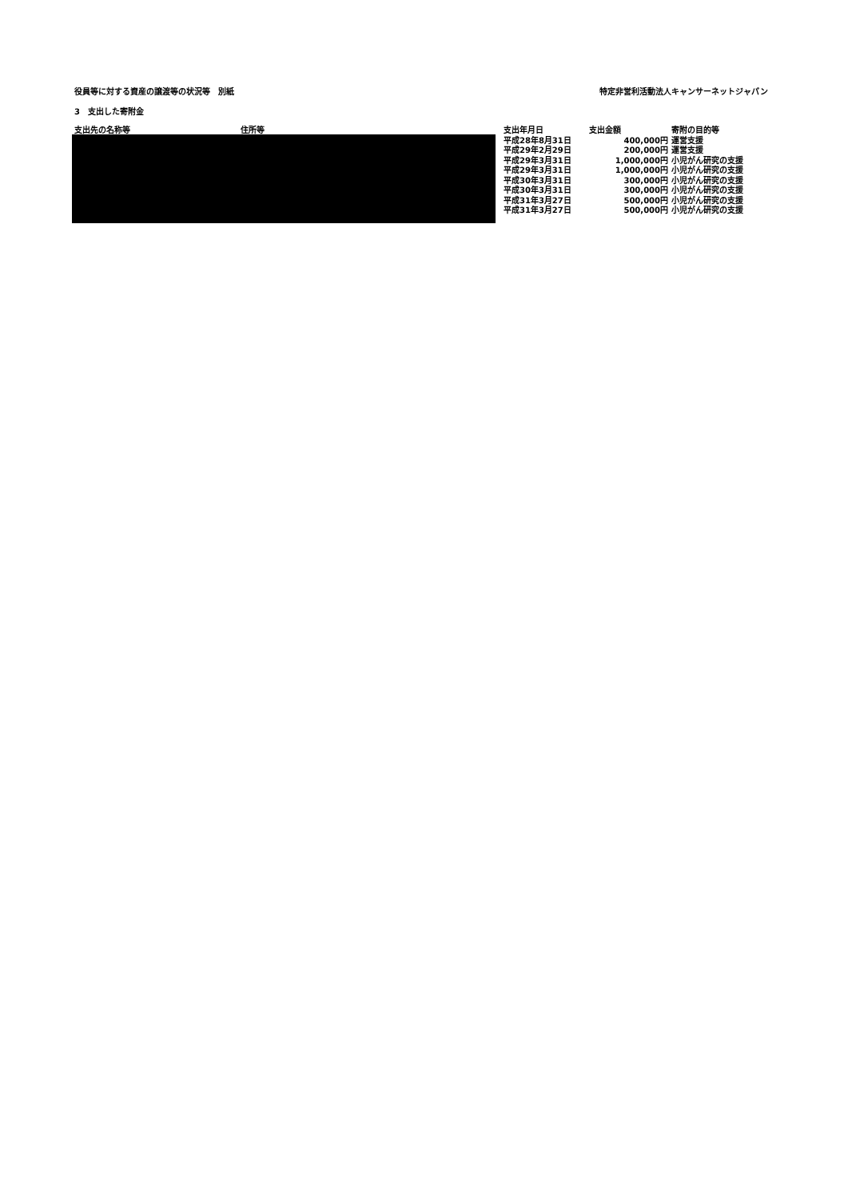役員等に対する資産の譲渡等の状況等　別紙 特定非営利活動法人キャンサーネットジャパン
3　支出した寄附金
| 支出先の名称等 | 住所等 | 支出年月日 | 支出金額 | 寄附の目的等 |
| --- | --- | --- | --- | --- |
| | | 平成28年8月31日 | 400,000円 | 運営支援 |
| | | 平成29年2月29日 | 200,000円 | 運営支援 |
| | | 平成29年3月31日 | 1,000,000円 | 小児がん研究の支援 |
| | | 平成29年3月31日 | 1,000,000円 | 小児がん研究の支援 |
| | | 平成30年3月31日 | 300,000円 | 小児がん研究の支援 |
| | | 平成30年3月31日 | 300,000円 | 小児がん研究の支援 |
| | | 平成31年3月27日 | 500,000円 | 小児がん研究の支援 |
| | | 平成31年3月27日 | 500,000円 | 小児がん研究の支援 |